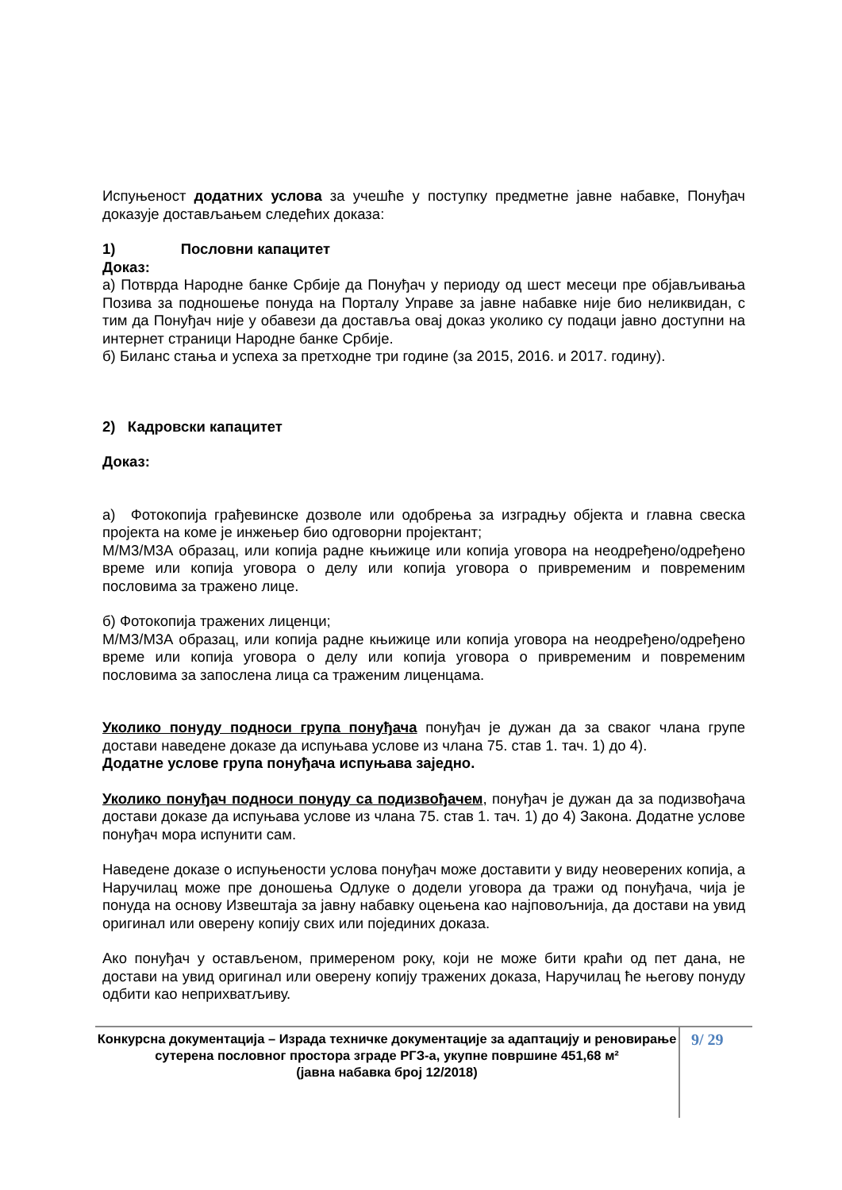Испуњеност додатних услова за учешће у поступку предметне јавне набавке, Понуђач доказује достављањем следећих доказа:
1) Пословни капацитет
Доказ:
а) Потврда Народне банке Србије да Понуђач у периоду од шест месеци пре објављивања Позива за подношење понуда на Порталу Управе за јавне набавке није био неликвидан, с тим да Понуђач није у обавези да доставља овај доказ уколико су подаци јавно доступни на интернет страници Народне банке Србије.
б) Биланс стања и успеха за претходне три године (за 2015, 2016. и 2017. годину).
2) Кадровски капацитет
Доказ:
а) Фотокопија грађевинске дозволе или одобрења за изградњу објекта и главна свеска пројекта на коме је инжењер био одговорни пројектант;
М/М3/М3А образац, или копија радне књижице или копија уговора на неодређено/одређено време или копија уговора о делу или копија уговора о привременим и повременим пословима за тражено лице.
б) Фотокопија тражених лиценци;
М/М3/М3А образац, или копија радне књижице или копија уговора на неодређено/одређено време или копија уговора о делу или копија уговора о привременим и повременим пословима за запослена лица са траженим лиценцама.
Уколико понуду подноси група понуђача понуђач је дужан да за свакoг члана групе достави наведене доказе да испуњава услове из члана 75. став 1. тач. 1) до 4).
Додатне услове група понуђача испуњава заједно.
Уколико понуђач подноси понуду са подизвођачем, понуђач је дужан да за подизвођача достави доказе да испуњава услове из члана 75. став 1. тач. 1) до 4) Закона. Додатне услове понуђач мора испунити сам.
Наведене доказе о испуњености услова понуђач може доставити у виду неоверених копија, а Наручилац може пре доношења Одлуке о додели уговора да тражи од понуђача, чија је понуда на основу Извештаја за јавну набавку оцењена као најповољнија, да достави на увид оригинал или оверену копију свих или појединих доказа.
Ако понуђач у остављеном, примереном року, који не може бити краћи од пет дана, не достави на увид оригинал или оверену копију тражених доказа, Наручилац ће његову понуду одбити као неприхватљиву.
Конкурсна документација – Израда техничке документације за адаптацију и реновирање сутерена пословног простора зграде РГЗ-а, укупне површине 451,68 м²
(јавна набавка број 12/2018)
9/ 29